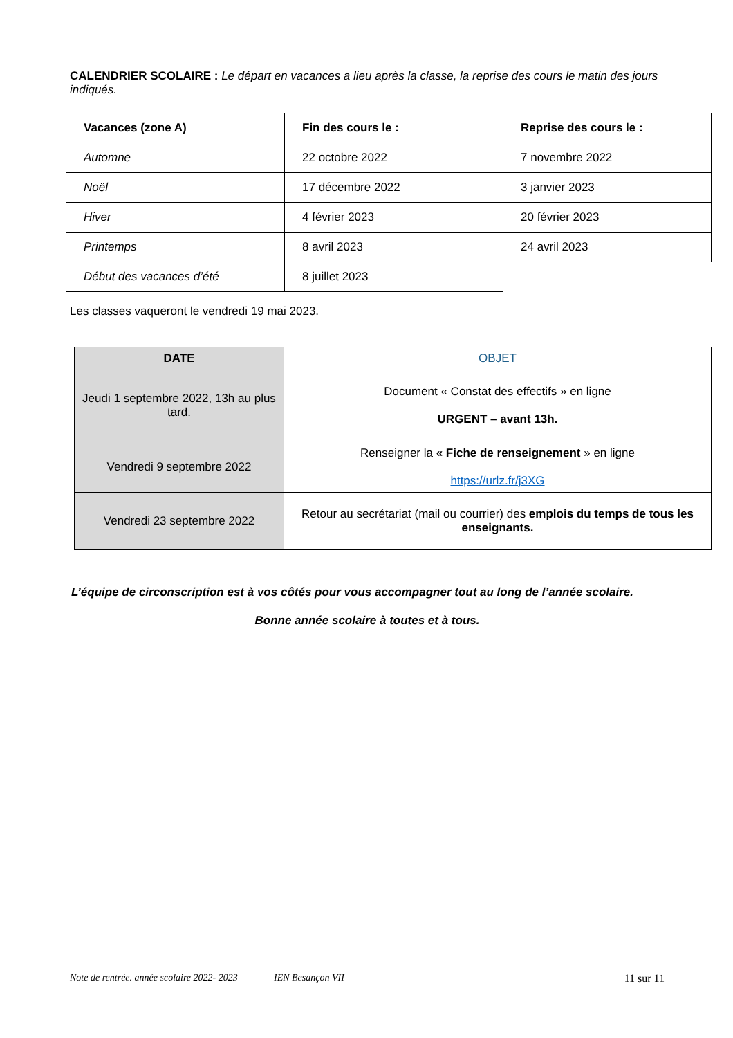CALENDRIER SCOLAIRE : Le départ en vacances a lieu après la classe, la reprise des cours le matin des jours indiqués.
| Vacances (zone A) | Fin des cours le : | Reprise des cours le : |
| --- | --- | --- |
| Automne | 22 octobre 2022 | 7 novembre 2022 |
| Noël | 17 décembre 2022 | 3 janvier 2023 |
| Hiver | 4 février 2023 | 20 février 2023 |
| Printemps | 8 avril 2023 | 24 avril 2023 |
| Début des vacances d’été | 8 juillet 2023 | |
Les classes vaqueront le vendredi 19 mai 2023.
| DATE | OBJET |
| --- | --- |
| Jeudi 1 septembre 2022, 13h au plus tard. | Document « Constat des effectifs » en ligne URGENT – avant 13h. |
| Vendredi 9 septembre 2022 | Renseigner la « Fiche de renseignement » en ligne https://urlz.fr/j3XG |
| Vendredi 23 septembre 2022 | Retour au secrétariat (mail ou courrier) des emplois du temps de tous les enseignants. |
L’équipe de circonscription est à vos côtés pour vous accompagner tout au long de l’année scolaire.
Bonne année scolaire à toutes et à tous.
Note de rentrée. année scolaire 2022- 2023 IEN Besançon VII 11 sur 11